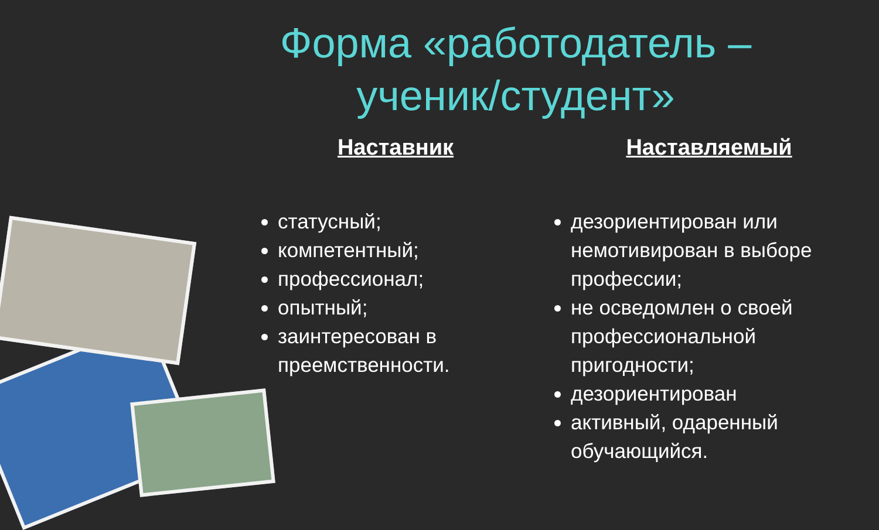Форма «работодатель –
ученик/студент»
Наставник
статусный;
компетентный;
профессионал;
опытный;
заинтересован в преемственности.
Наставляемый
дезориентирован или немотивирован в выборе профессии;
не осведомлен о своей профессиональной пригодности;
дезориентирован
активный, одаренный обучающийся.